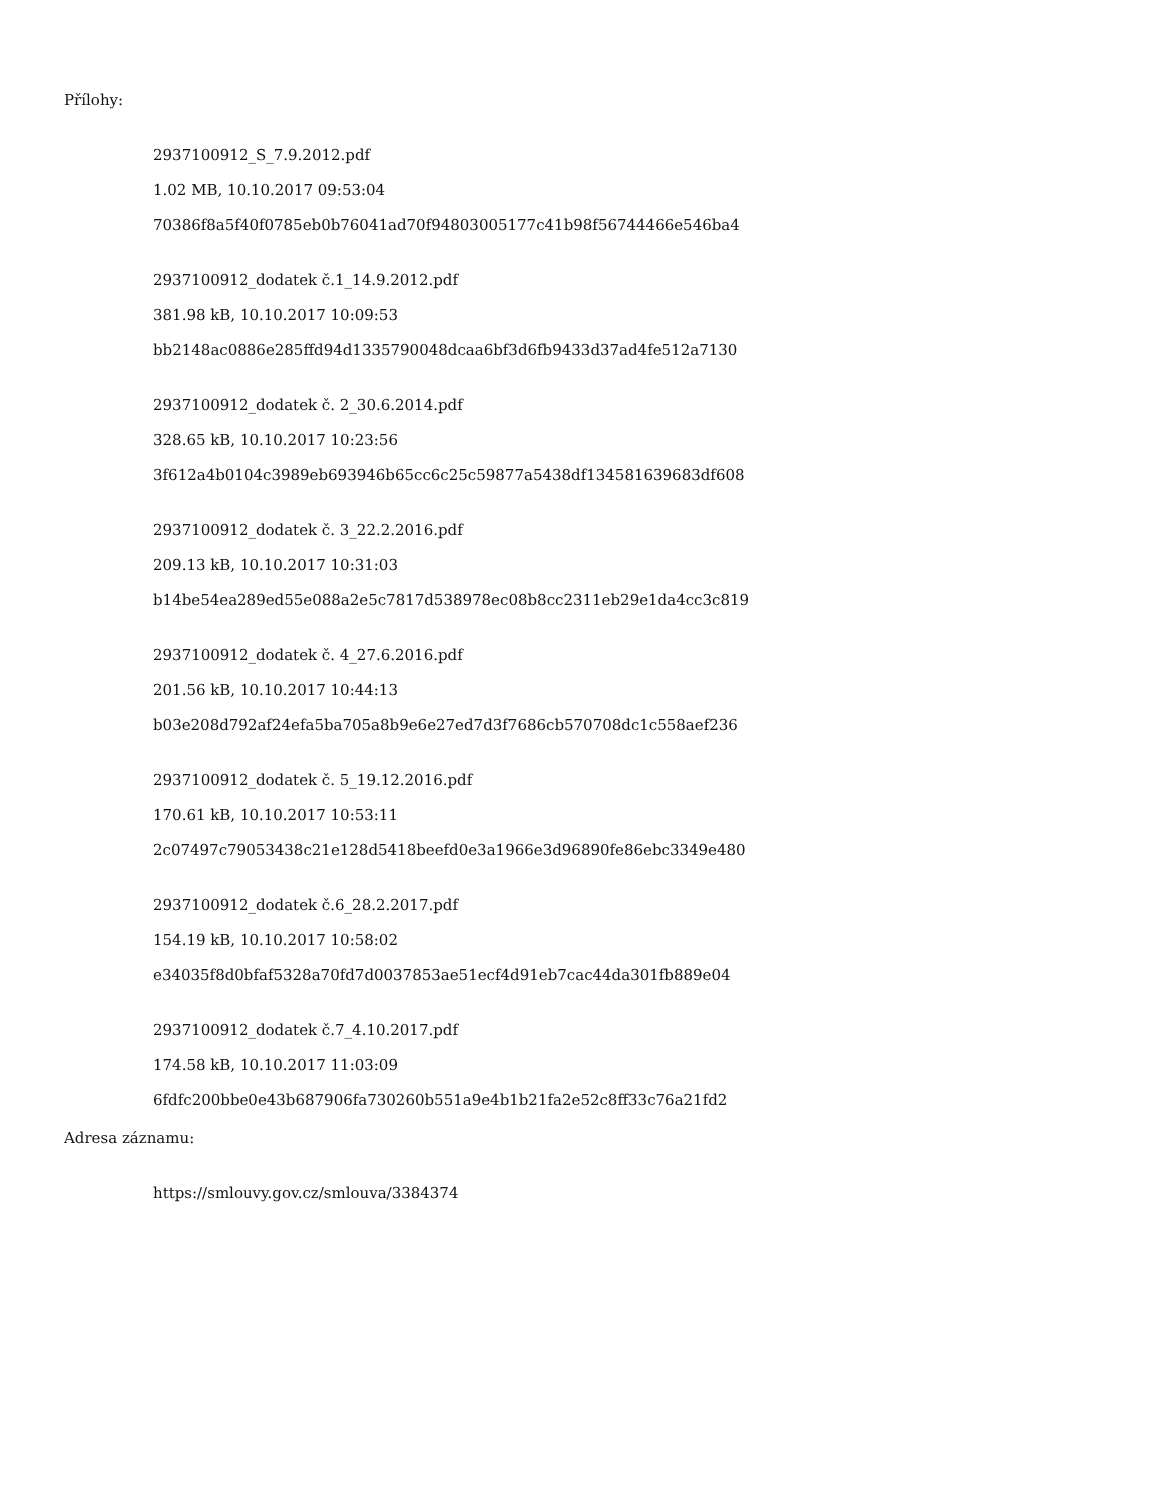Přílohy:
2937100912_S_7.9.2012.pdf
1.02 MB, 10.10.2017 09:53:04
70386f8a5f40f0785eb0b76041ad70f94803005177c41b98f56744466e546ba4
2937100912_dodatek č.1_14.9.2012.pdf
381.98 kB, 10.10.2017 10:09:53
bb2148ac0886e285ffd94d1335790048dcaa6bf3d6fb9433d37ad4fe512a7130
2937100912_dodatek č. 2_30.6.2014.pdf
328.65 kB, 10.10.2017 10:23:56
3f612a4b0104c3989eb693946b65cc6c25c59877a5438df134581639683df608
2937100912_dodatek č. 3_22.2.2016.pdf
209.13 kB, 10.10.2017 10:31:03
b14be54ea289ed55e088a2e5c7817d538978ec08b8cc2311eb29e1da4cc3c819
2937100912_dodatek č. 4_27.6.2016.pdf
201.56 kB, 10.10.2017 10:44:13
b03e208d792af24efa5ba705a8b9e6e27ed7d3f7686cb570708dc1c558aef236
2937100912_dodatek č. 5_19.12.2016.pdf
170.61 kB, 10.10.2017 10:53:11
2c07497c79053438c21e128d5418beefd0e3a1966e3d96890fe86ebc3349e480
2937100912_dodatek č.6_28.2.2017.pdf
154.19 kB, 10.10.2017 10:58:02
e34035f8d0bfaf5328a70fd7d0037853ae51ecf4d91eb7cac44da301fb889e04
2937100912_dodatek č.7_4.10.2017.pdf
174.58 kB, 10.10.2017 11:03:09
6fdfc200bbe0e43b687906fa730260b551a9e4b1b21fa2e52c8ff33c76a21fd2
Adresa záznamu:
https://smlouvy.gov.cz/smlouva/3384374